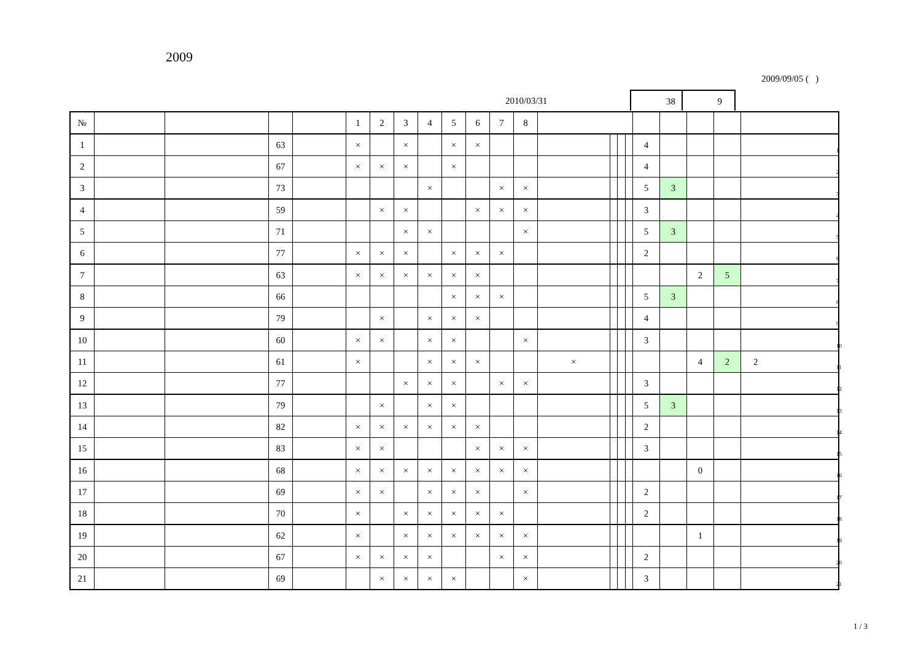2009
2009/09/05 ( )
| № | | | | | 1 | 2 | 3 | 4 | 5 | 6 | 7 | 8 | | | | | | | | | |
| --- | --- | --- | --- | --- | --- | --- | --- | --- | --- | --- | --- | --- | --- | --- | --- | --- | --- | --- | --- | --- | --- |
| 1 | | | 63 | | × | | × | | × | × | | | | | | | 4 | | | | |
| 2 | | | 67 | | × | × | × | | × | | | | | | | | 4 | | | | |
| 3 | | | 73 | | | | | × | | | × | × | | | | | 5 | 3 | | | |
| 4 | | | 59 | | | × | × | | | × | × | × | | | | | 3 | | | | |
| 5 | | | 71 | | | | × | × | | | | × | | | | | 5 | 3 | | | |
| 6 | | | 77 | | × | × | × | | × | × | × | | | | | | 2 | | | | |
| 7 | | | 63 | | × | × | × | × | × | × | | | | | | | | | 2 | 5 | |
| 8 | | | 66 | | | | | | × | × | × | | | | | | 5 | 3 | | | |
| 9 | | | 79 | | | × | | × | × | × | | | | | | | 4 | | | | |
| 10 | | | 60 | | × | × | | × | × | | | × | | | | | 3 | | | | |
| 11 | | | 61 | | × | | | × | × | × | | | × | | | | | | 4 | 2 | 2 |
| 12 | | | 77 | | | | × | × | × | | × | × | | | | | 3 | | | | |
| 13 | | | 79 | | | × | | × | × | | | | | | | | 5 | 3 | | | |
| 14 | | | 82 | | × | × | × | × | × | × | | | | | | | 2 | | | | |
| 15 | | | 83 | | × | × | | | | × | × | × | | | | | 3 | | | | |
| 16 | | | 68 | | × | × | × | × | × | × | × | × | | | | | | | 0 | | |
| 17 | | | 69 | | × | × | | × | × | × | | × | | | | | 2 | | | | |
| 18 | | | 70 | | × | | × | × | × | × | × | | | | | | 2 | | | | |
| 19 | | | 62 | | × | | × | × | × | × | × | × | | | | | | | 1 | | |
| 20 | | | 67 | | × | × | × | × | | | × | × | | | | | 2 | | | | |
| 21 | | | 69 | | | × | × | × | × | | | × | | | | | 3 | | | | |
2010/03/31
38 9
1
2
3
4
5
6
7
8
9
10
11
12
13
14
15
16
17
18
19
20
21
1 / 3